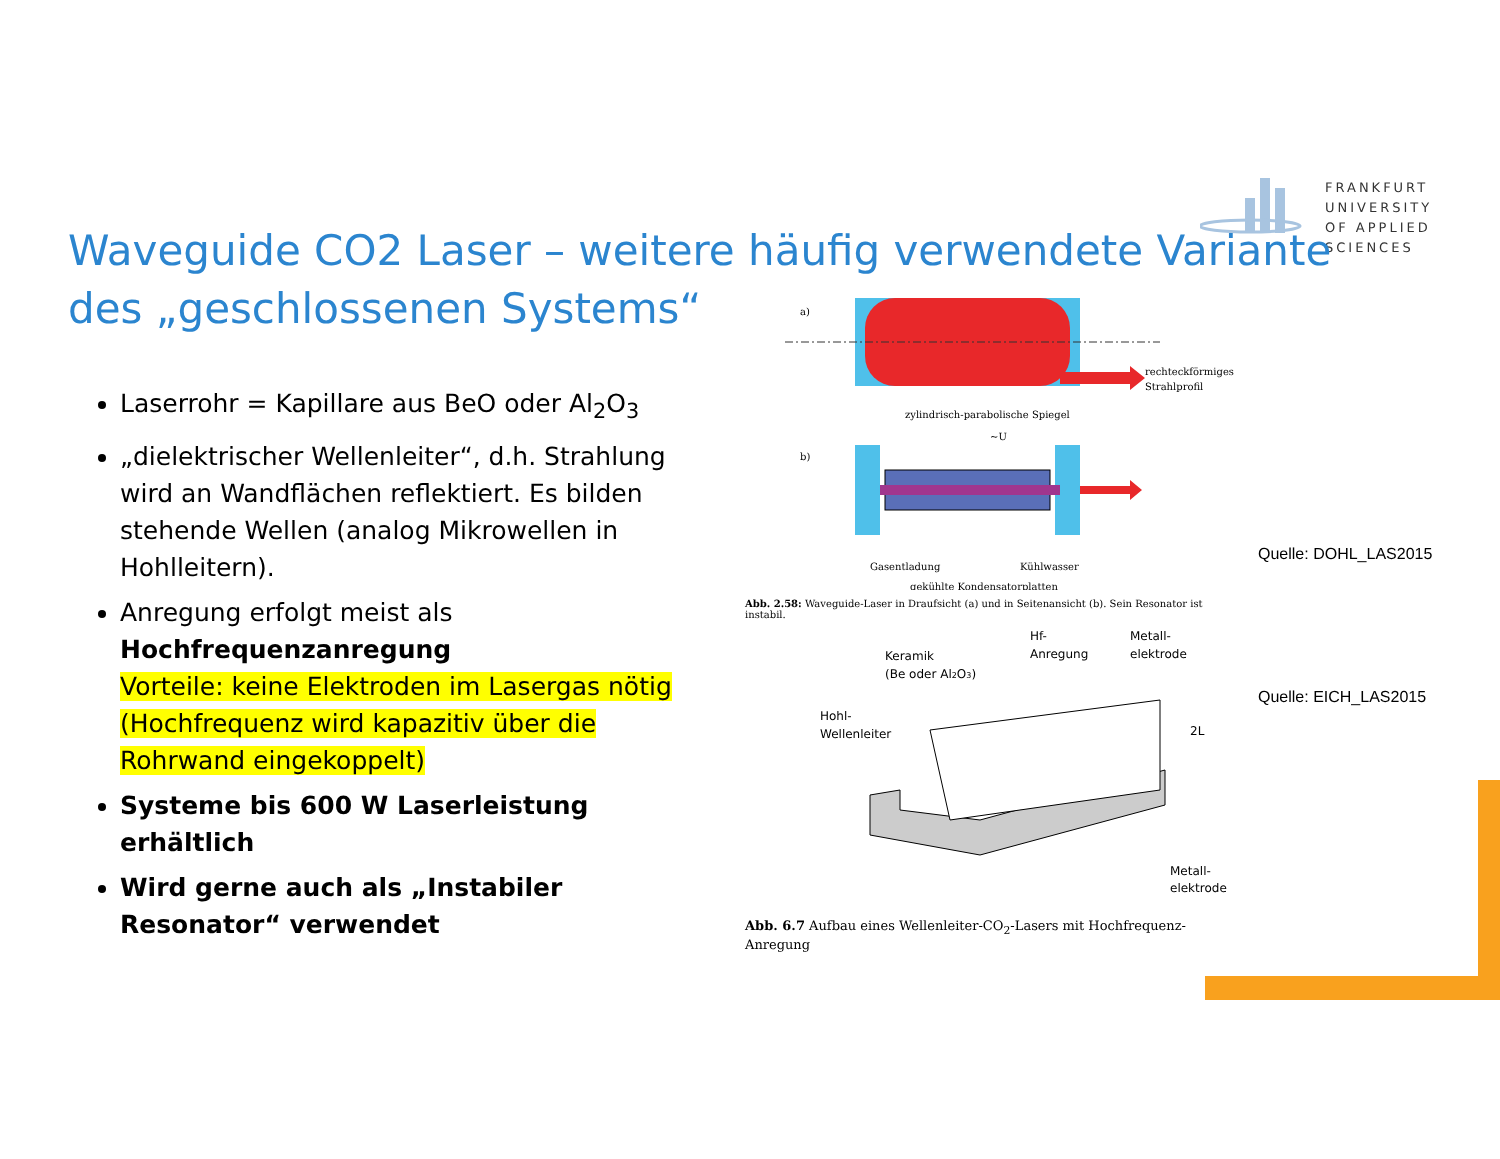FRANKFURT
UNIVERSITY
OF APPLIED SCIENCES
Waveguide CO2 Laser – weitere häufig verwendete Variante des „geschlossenen Systems“
Laserrohr = Kapillare aus BeO oder Al<sub>2</sub>O<sub>3</sub>
„dielektrischer Wellenleiter“, d.h. Strahlung wird an Wandflächen reflektiert. Es bilden stehende Wellen (analog Mikrowellen in Hohlleitern).
Anregung erfolgt meist als Hochfrequenzanregung
Vorteile: keine Elektroden im Lasergas nötig (Hochfrequenz wird kapazitiv über die Rohrwand eingekoppelt)
Systeme bis 600 W Laserleistung erhältlich
Wird gerne auch als „Instabiler Resonator“ verwendet
a)
rechteckförmiges
Strahlprofil
zylindrisch-parabolische Spiegel
b)
~U
Gasentladung
Kühlwasser
gekühlte Kondensatorplatten
Abb. 2.58: Waveguide-Laser in Draufsicht (a) und in Seitenansicht (b). Sein Resonator ist instabil.
Keramik
(Be oder Al2O3)
Hf-
Anregung
Metall-
elektrode
Hohl-
Wellenleiter
2L
Metall-
elektrode
Abb. 6.7 Aufbau eines Wellenleiter-CO<sub>2</sub>-Lasers mit Hochfrequenz-Anregung
Quelle: DOHL_LAS2015
Quelle: EICH_LAS2015